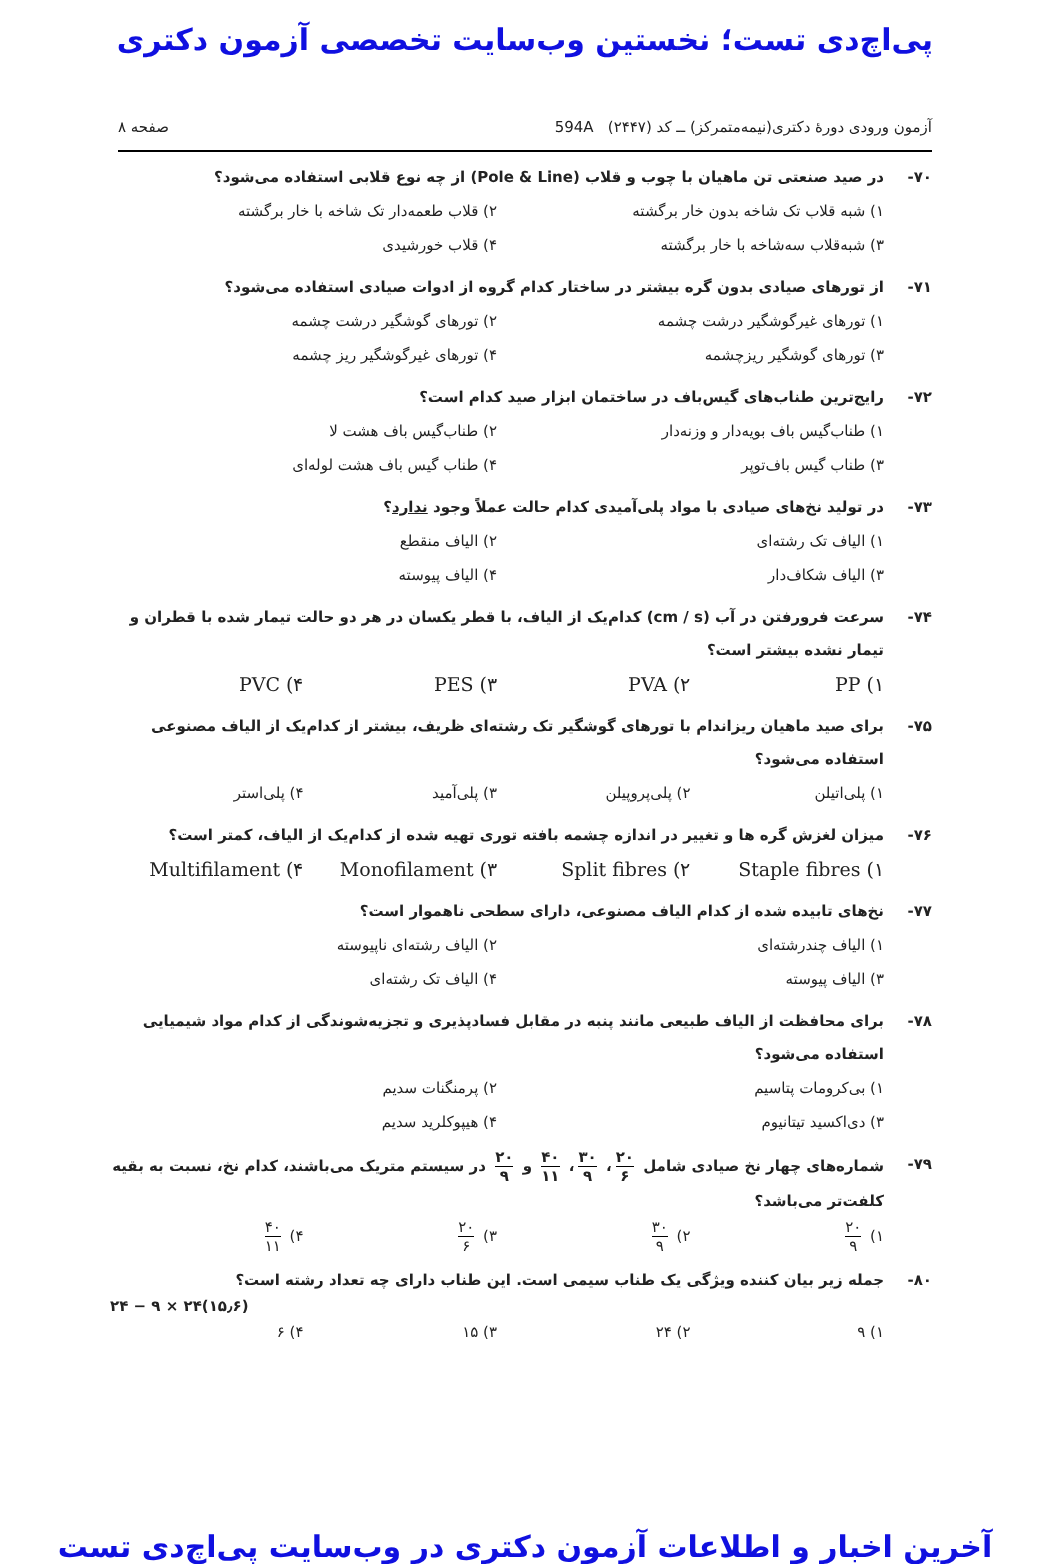پی‌اچ‌دی تست؛ نخستین وب‌سایت تخصصی آزمون دکتری
آزمون ورودی دورهٔ دکتری(نیمه‌متمرکز) ــ کد (۲۴۴۷) 594A صفحه ۸
۷۰- در صید صنعتی تن ماهیان با چوب و قلاب (Pole & Line) از چه نوع قلابی استفاده می‌شود؟
۱) شبه قلاب تک شاخه بدون خار برگشته ۲) قلاب طعمه‌دار تک شاخه با خار برگشته ۳) شبه‌قلاب سه‌شاخه با خار برگشته ۴) قلاب خورشیدی
۷۱- از تورهای صیادی بدون گره بیشتر در ساختار کدام گروه از ادوات صیادی استفاده می‌شود؟
۱) تورهای غیرگوشگیر درشت چشمه ۲) تورهای گوشگیر درشت چشمه ۳) تورهای گوشگیر ریزچشمه ۴) تورهای غیرگوشگیر ریز چشمه
۷۲- رایج‌ترین طناب‌های گیس‌باف در ساختمان ابزار صید کدام است؟
۱) طناب‌گیس باف بویه‌دار و وزنه‌دار ۲) طناب‌گیس باف هشت لا ۳) طناب گیس باف‌توپر ۴) طناب گیس باف هشت لوله‌ای
۷۳- در تولید نخ‌های صیادی با مواد پلی‌آمیدی کدام حالت عملاً وجود ندارد؟
۱) الیاف تک رشته‌ای ۲) الیاف منقطع ۳) الیاف شکاف‌دار ۴) الیاف پیوسته
۷۴- سرعت فرورفتن در آب (cm / s) کدام‌یک از الیاف، با قطر یکسان در هر دو حالت تیمار شده با قطران و تیمار نشده بیشتر است؟
PP (۱ PVA (۲ PES (۳ PVC (۴
۷۵- برای صید ماهیان ریزاندام با تورهای گوشگیر تک رشته‌ای ظریف، بیشتر از کدام‌یک از الیاف مصنوعی استفاده می‌شود؟
۱) پلی‌اتیلن ۲) پلی‌پروپیلن ۳) پلی‌آمید ۴) پلی‌استر
۷۶- میزان لغزش گره ها و تغییر در اندازه چشمه بافته توری تهیه شده از کدام‌یک از الیاف، کمتر است؟
Staple fibres (۱ Split fibres (۲ Monofilament (۳ Multifilament (۴
۷۷- نخ‌های تابیده شده از کدام الیاف مصنوعی، دارای سطحی ناهموار است؟
۱) الیاف چندرشته‌ای ۲) الیاف رشته‌ای ناپیوسته ۳) الیاف پیوسته ۴) الیاف تک رشته‌ای
۷۸- برای محافظت از الیاف طبیعی مانند پنبه در مقابل فسادپذیری و تجزیه‌شوندگی از کدام مواد شیمیایی استفاده می‌شود؟
۱) بی‌کرومات پتاسیم ۲) پرمنگنات سدیم ۳) دی‌اکسید تیتانیوم ۴) هیپوکلرید سدیم
۷۹- شماره‌های چهار نخ صیادی شامل ۲۰ ۶ ، ۳۰ ۹ ، ۴۰ ۱۱ و ۲۰ ۹ در سیستم متریک می‌باشند، کدام نخ، نسبت به بقیه کلفت‌تر می‌باشد؟
۱) ۲۰ ۹ ۲) ۳۰ ۹ ۳) ۲۰ ۶ ۴) ۴۰ ۱۱
۸۰- جمله زیر بیان کننده ویژگی یک طناب سیمی است. این طناب دارای چه تعداد رشته است؟
۲۴ − ۹ × ۲۴(۱۵٫۶)
۱) ۹ ۲) ۲۴ ۳) ۱۵ ۴) ۶
آخرین اخبار و اطلاعات آزمون دکتری در وب‌سایت پی‌اچ‌دی تست